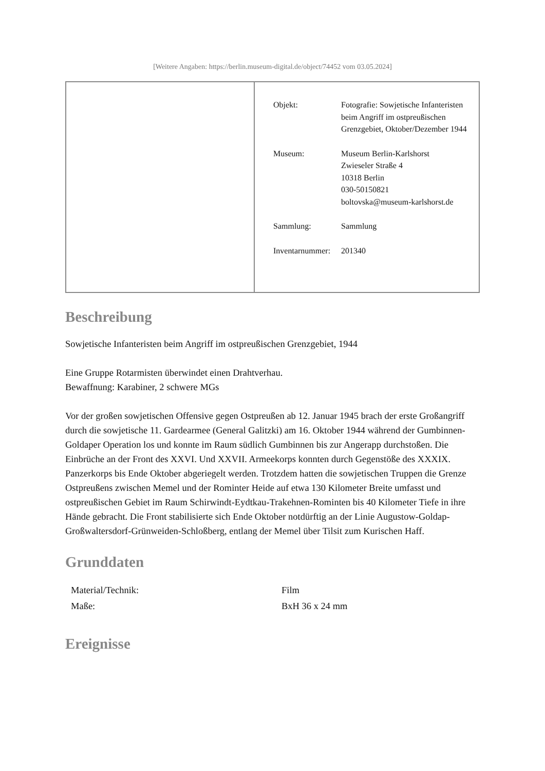[Weitere Angaben: https://berlin.museum-digital.de/object/74452 vom 03.05.2024]
| | / Objekt: / Fotografie: Sowjetische Infanteristen beim Angriff im ostpreußischen Grenzgebiet, Oktober/Dezember 1944 / / Museum: / Museum Berlin-Karlshorst Zwieseler Straße 4 10318 Berlin 030-50150821 boltovska@museum-karlshorst.de / / Sammlung: / Sammlung / / Inventarnummer: / 201340 / |
Beschreibung
Sowjetische Infanteristen beim Angriff im ostpreußischen Grenzgebiet, 1944
Eine Gruppe Rotarmisten überwindet einen Drahtverhau.
Bewaffnung: Karabiner, 2 schwere MGs
Vor der großen sowjetischen Offensive gegen Ostpreußen ab 12. Januar 1945 brach der erste Großangriff durch die sowjetische 11. Gardearmee (General Galitzki) am 16. Oktober 1944 während der Gumbinnen-Goldaper Operation los und konnte im Raum südlich Gumbinnen bis zur Angerapp durchstoßen. Die Einbrüche an der Front des XXVI. Und XXVII. Armeekorps konnten durch Gegenstöße des XXXIX. Panzerkorps bis Ende Oktober abgeriegelt werden. Trotzdem hatten die sowjetischen Truppen die Grenze Ostpreußens zwischen Memel und der Rominter Heide auf etwa 130 Kilometer Breite umfasst und ostpreußischen Gebiet im Raum Schirwindt-Eydtkau-Trakehnen-Rominten bis 40 Kilometer Tiefe in ihre Hände gebracht. Die Front stabilisierte sich Ende Oktober notdürftig an der Linie Augustow-Goldap-Großwaltersdorf-Grünweiden-Schloßberg, entlang der Memel über Tilsit zum Kurischen Haff.
Grunddaten
| Material/Technik: | Film |
| Maße: | BxH 36 x 24 mm |
Ereignisse